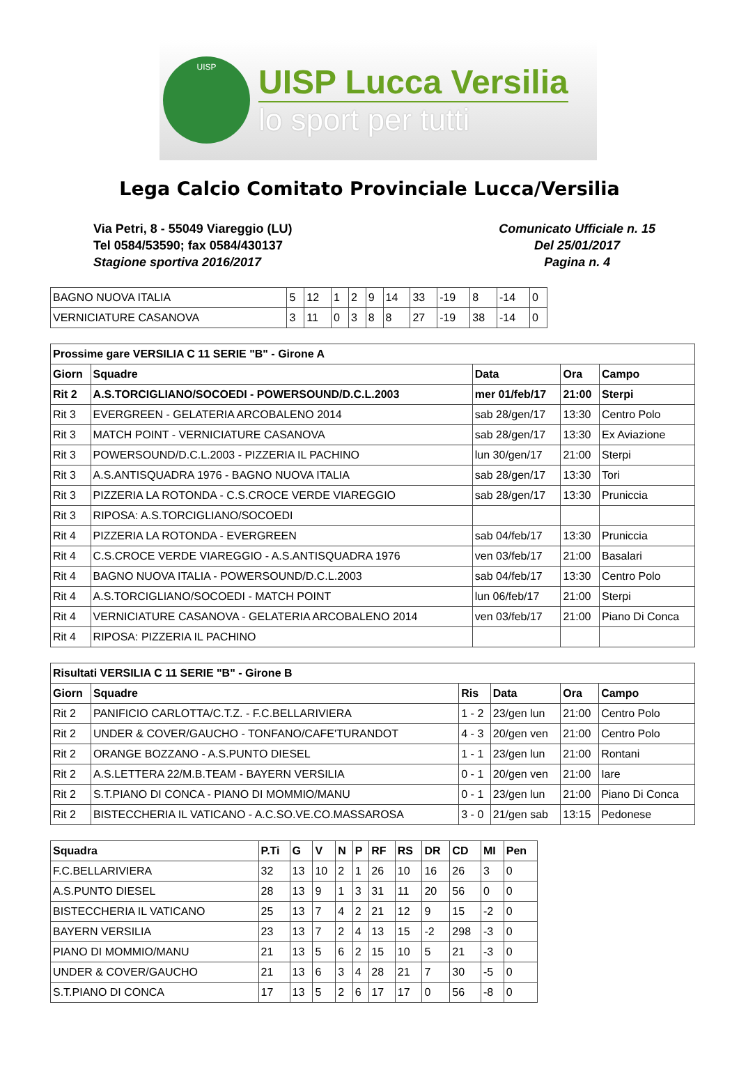UISP
UISP Lucca Versilia
lo sport per tutti
Lega Calcio Comitato Provinciale Lucca/Versilia
Via Petri, 8 - 55049 Viareggio (LU)
Tel 0584/53590; fax 0584/430137
Stagione sportiva 2016/2017
Comunicato Ufficiale n. 15
Del 25/01/2017
Pagina n. 4
| BAGNO NUOVA ITALIA | 5 | 12 | 1 | 2 | 9 | 14 | 33 | -19 | 8 | -14 | 0 |
| VERNICIATURE CASANOVA | 3 | 11 | 0 | 3 | 8 | 8 | 27 | -19 | 38 | -14 | 0 |
| Prossime gare VERSILIA C 11 SERIE "B" - Girone A | | | | |
| --- | --- | --- | --- | --- |
| Giorn | Squadre | Data | Ora | Campo |
| Rit 2 | A.S.TORCIGLIANO/SOCOEDI - POWERSOUND/D.C.L.2003 | mer 01/feb/17 | 21:00 | Sterpi |
| Rit 3 | EVERGREEN - GELATERIA ARCOBALENO 2014 | sab 28/gen/17 | 13:30 | Centro Polo |
| Rit 3 | MATCH POINT - VERNICIATURE CASANOVA | sab 28/gen/17 | 13:30 | Ex Aviazione |
| Rit 3 | POWERSOUND/D.C.L.2003 - PIZZERIA IL PACHINO | lun 30/gen/17 | 21:00 | Sterpi |
| Rit 3 | A.S.ANTISQUADRA 1976 - BAGNO NUOVA ITALIA | sab 28/gen/17 | 13:30 | Tori |
| Rit 3 | PIZZERIA LA ROTONDA - C.S.CROCE VERDE VIAREGGIO | sab 28/gen/17 | 13:30 | Pruniccia |
| Rit 3 | RIPOSA: A.S.TORCIGLIANO/SOCOEDI | | | |
| Rit 4 | PIZZERIA LA ROTONDA - EVERGREEN | sab 04/feb/17 | 13:30 | Pruniccia |
| Rit 4 | C.S.CROCE VERDE VIAREGGIO - A.S.ANTISQUADRA 1976 | ven 03/feb/17 | 21:00 | Basalari |
| Rit 4 | BAGNO NUOVA ITALIA - POWERSOUND/D.C.L.2003 | sab 04/feb/17 | 13:30 | Centro Polo |
| Rit 4 | A.S.TORCIGLIANO/SOCOEDI - MATCH POINT | lun 06/feb/17 | 21:00 | Sterpi |
| Rit 4 | VERNICIATURE CASANOVA - GELATERIA ARCOBALENO 2014 | ven 03/feb/17 | 21:00 | Piano Di Conca |
| Rit 4 | RIPOSA: PIZZERIA IL PACHINO | | | |
| Risultati VERSILIA C 11 SERIE "B" - Girone B | | | | | |
| --- | --- | --- | --- | --- | --- |
| Giorn | Squadre | Ris | Data | Ora | Campo |
| Rit 2 | PANIFICIO CARLOTTA/C.T.Z. - F.C.BELLARIVIERA | 1 - 2 | 23/gen lun | 21:00 | Centro Polo |
| Rit 2 | UNDER & COVER/GAUCHO - TONFANO/CAFE'TURANDOT | 4 - 3 | 20/gen ven | 21:00 | Centro Polo |
| Rit 2 | ORANGE BOZZANO - A.S.PUNTO DIESEL | 1 - 1 | 23/gen lun | 21:00 | Rontani |
| Rit 2 | A.S.LETTERA 22/M.B.TEAM - BAYERN VERSILIA | 0 - 1 | 20/gen ven | 21:00 | Iare |
| Rit 2 | S.T.PIANO DI CONCA - PIANO DI MOMMIO/MANU | 0 - 1 | 23/gen lun | 21:00 | Piano Di Conca |
| Rit 2 | BISTECCHERIA IL VATICANO - A.C.SO.VE.CO.MASSAROSA | 3 - 0 | 21/gen sab | 13:15 | Pedonese |
| Squadra | P.Ti | G | V | N | P | RF | RS | DR | CD | MI | Pen |
| --- | --- | --- | --- | --- | --- | --- | --- | --- | --- | --- | --- |
| F.C.BELLARIVIERA | 32 | 13 | 10 | 2 | 1 | 26 | 10 | 16 | 26 | 3 | 0 |
| A.S.PUNTO DIESEL | 28 | 13 | 9 | 1 | 3 | 31 | 11 | 20 | 56 | 0 | 0 |
| BISTECCHERIA IL VATICANO | 25 | 13 | 7 | 4 | 2 | 21 | 12 | 9 | 15 | -2 | 0 |
| BAYERN VERSILIA | 23 | 13 | 7 | 2 | 4 | 13 | 15 | -2 | 298 | -3 | 0 |
| PIANO DI MOMMIO/MANU | 21 | 13 | 5 | 6 | 2 | 15 | 10 | 5 | 21 | -3 | 0 |
| UNDER & COVER/GAUCHO | 21 | 13 | 6 | 3 | 4 | 28 | 21 | 7 | 30 | -5 | 0 |
| S.T.PIANO DI CONCA | 17 | 13 | 5 | 2 | 6 | 17 | 17 | 0 | 56 | -8 | 0 |